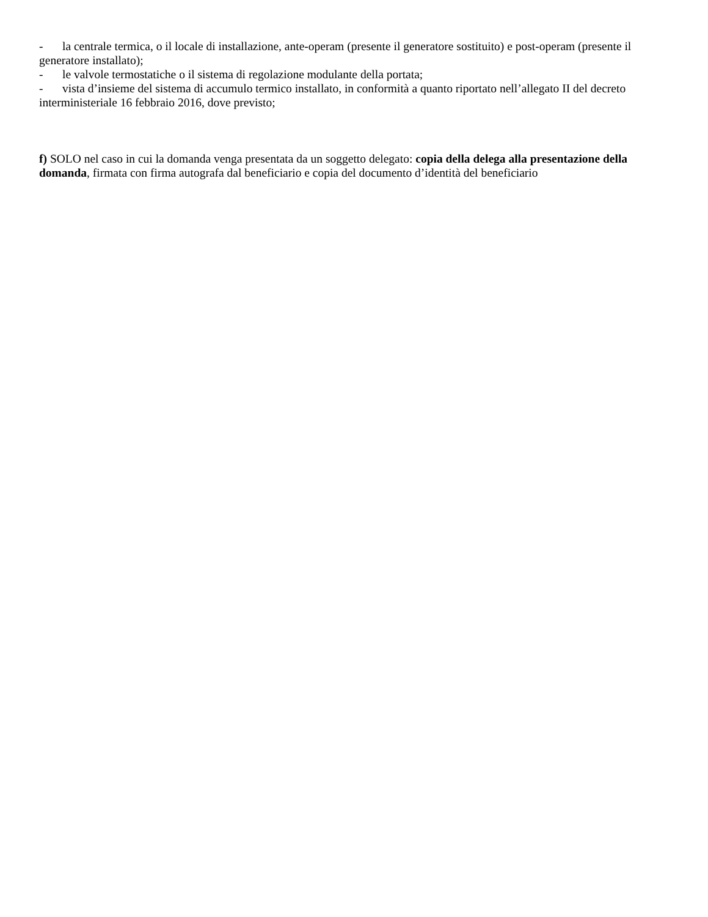- la centrale termica, o il locale di installazione, ante-operam (presente il generatore sostituito) e post-operam (presente il generatore installato);
- le valvole termostatiche o il sistema di regolazione modulante della portata;
- vista d’insieme del sistema di accumulo termico installato, in conformità a quanto riportato nell’allegato II del decreto interministeriale 16 febbraio 2016, dove previsto;
f) SOLO nel caso in cui la domanda venga presentata da un soggetto delegato: copia della delega alla presentazione della domanda, firmata con firma autografa dal beneficiario e copia del documento d’identità del beneficiario